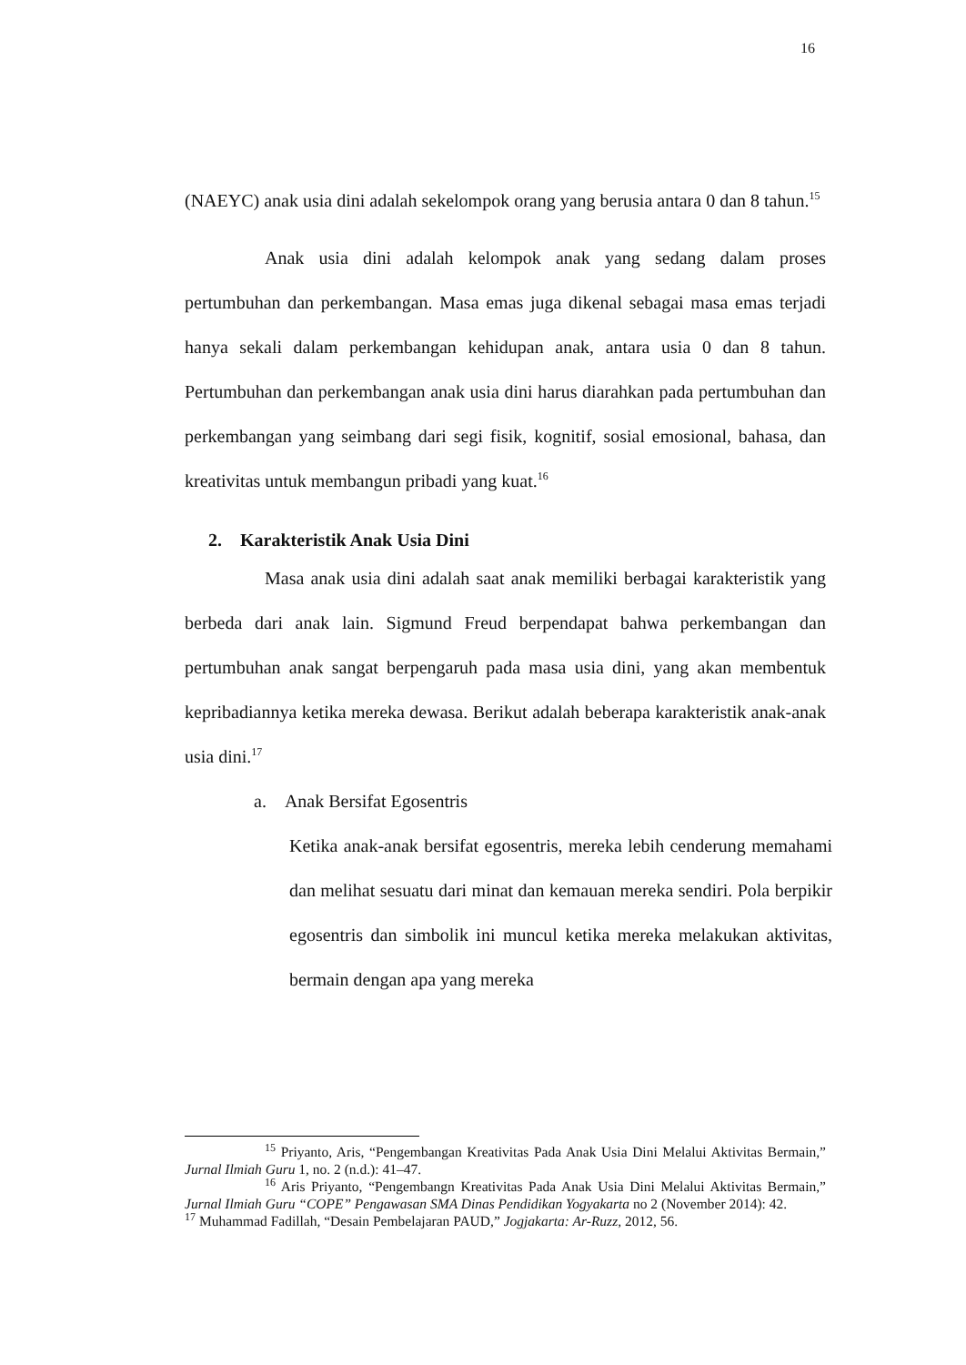16
(NAEYC) anak usia dini adalah sekelompok orang yang berusia antara 0 dan 8 tahun.<sup>15</sup>
Anak usia dini adalah kelompok anak yang sedang dalam proses pertumbuhan dan perkembangan. Masa emas juga dikenal sebagai masa emas terjadi hanya sekali dalam perkembangan kehidupan anak, antara usia 0 dan 8 tahun. Pertumbuhan dan perkembangan anak usia dini harus diarahkan pada pertumbuhan dan perkembangan yang seimbang dari segi fisik, kognitif, sosial emosional, bahasa, dan kreativitas untuk membangun pribadi yang kuat.<sup>16</sup>
2. Karakteristik Anak Usia Dini
Masa anak usia dini adalah saat anak memiliki berbagai karakteristik yang berbeda dari anak lain. Sigmund Freud berpendapat bahwa perkembangan dan pertumbuhan anak sangat berpengaruh pada masa usia dini, yang akan membentuk kepribadiannya ketika mereka dewasa. Berikut adalah beberapa karakteristik anak-anak usia dini.<sup>17</sup>
a. Anak Bersifat Egosentris
Ketika anak-anak bersifat egosentris, mereka lebih cenderung memahami dan melihat sesuatu dari minat dan kemauan mereka sendiri. Pola berpikir egosentris dan simbolik ini muncul ketika mereka melakukan aktivitas, bermain dengan apa yang mereka
<sup>15</sup> Priyanto, Aris, “Pengembangan Kreativitas Pada Anak Usia Dini Melalui Aktivitas Bermain,” Jurnal Ilmiah Guru 1, no. 2 (n.d.): 41–47.
<sup>16</sup> Aris Priyanto, “Pengembangn Kreativitas Pada Anak Usia Dini Melalui Aktivitas Bermain,” Jurnal Ilmiah Guru “COPE” Pengawasan SMA Dinas Pendidikan Yogyakarta no 2 (November 2014): 42.
<sup>17</sup> Muhammad Fadillah, “Desain Pembelajaran PAUD,” Jogjakarta: Ar-Ruzz, 2012, 56.